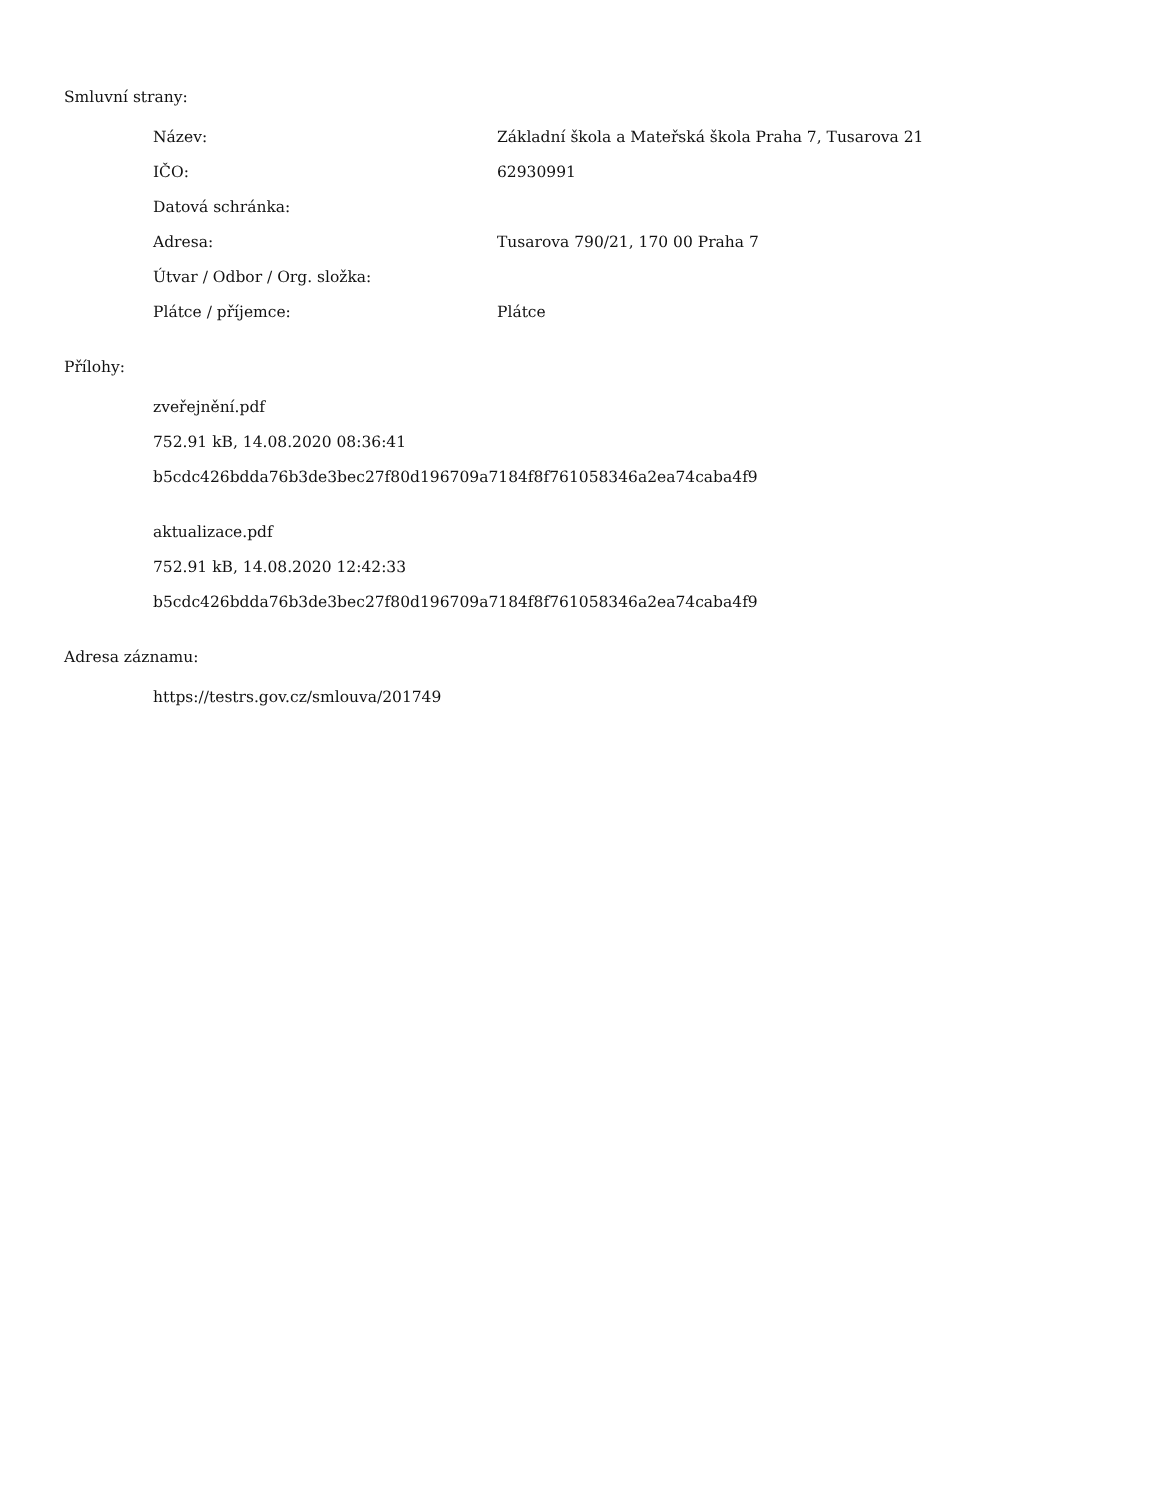Smluvní strany:
| Název: | Základní škola a Mateřská škola Praha 7, Tusarova 21 |
| IČO: | 62930991 |
| Datová schránka: | |
| Adresa: | Tusarova 790/21, 170 00 Praha 7 |
| Útvar / Odbor / Org. složka: | |
| Plátce / příjemce: | Plátce |
Přílohy:
zveřejnění.pdf
752.91 kB, 14.08.2020 08:36:41
b5cdc426bdda76b3de3bec27f80d196709a7184f8f761058346a2ea74caba4f9
aktualizace.pdf
752.91 kB, 14.08.2020 12:42:33
b5cdc426bdda76b3de3bec27f80d196709a7184f8f761058346a2ea74caba4f9
Adresa záznamu:
https://testrs.gov.cz/smlouva/201749